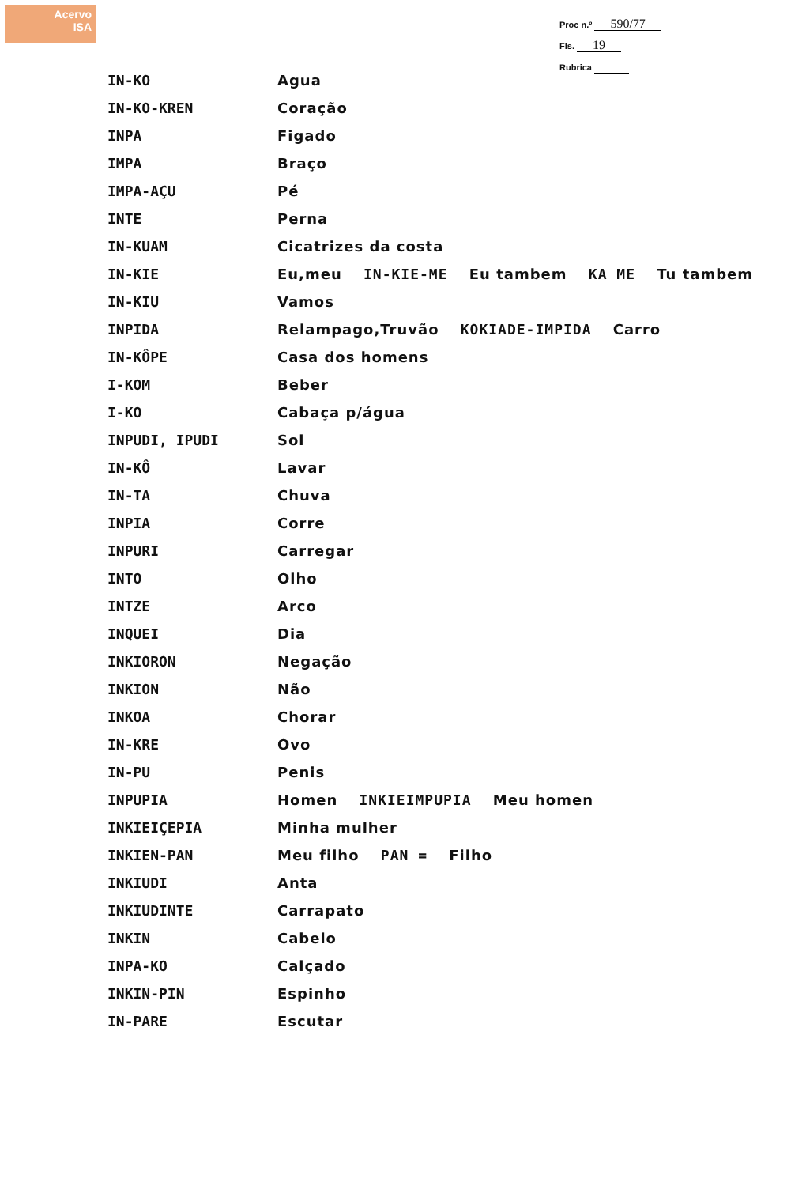Acervo
ISA
Proc n.º 590/77
Fls. 19
Rubrica
| IN-KO | Agua |
| IN-KO-KREN | Coração |
| INPA | Figado |
| IMPA | Braço |
| IMPA-AÇU | Pé |
| INTE | Perna |
| IN-KUAM | Cicatrizes da costa |
| IN-KIE | Eu,meu IN-KIE-ME Eu tambem KA ME Tu tambem |
| IN-KIU | Vamos |
| INPIDA | Relampago,Truvão KOKIADE-IMPIDA Carro |
| IN-KÔPE | Casa dos homens |
| I-KOM | Beber |
| I-KO | Cabaça p/água |
| INPUDI, IPUDI | Sol |
| IN-KÔ | Lavar |
| IN-TA | Chuva |
| INPIA | Corre |
| INPURI | Carregar |
| INTO | Olho |
| INTZE | Arco |
| INQUEI | Dia |
| INKIORON | Negação |
| INKION | Não |
| INKOA | Chorar |
| IN-KRE | Ovo |
| IN-PU | Penis |
| INPUPIA | Homen INKIEIMPUPIA Meu homen |
| INKIEIÇEPIA | Minha mulher |
| INKIEN-PAN | Meu filho PAN = Filho |
| INKIUDI | Anta |
| INKIUDINTE | Carrapato |
| INKIN | Cabelo |
| INPA-KO | Calçado |
| INKIN-PIN | Espinho |
| IN-PARE | Escutar |